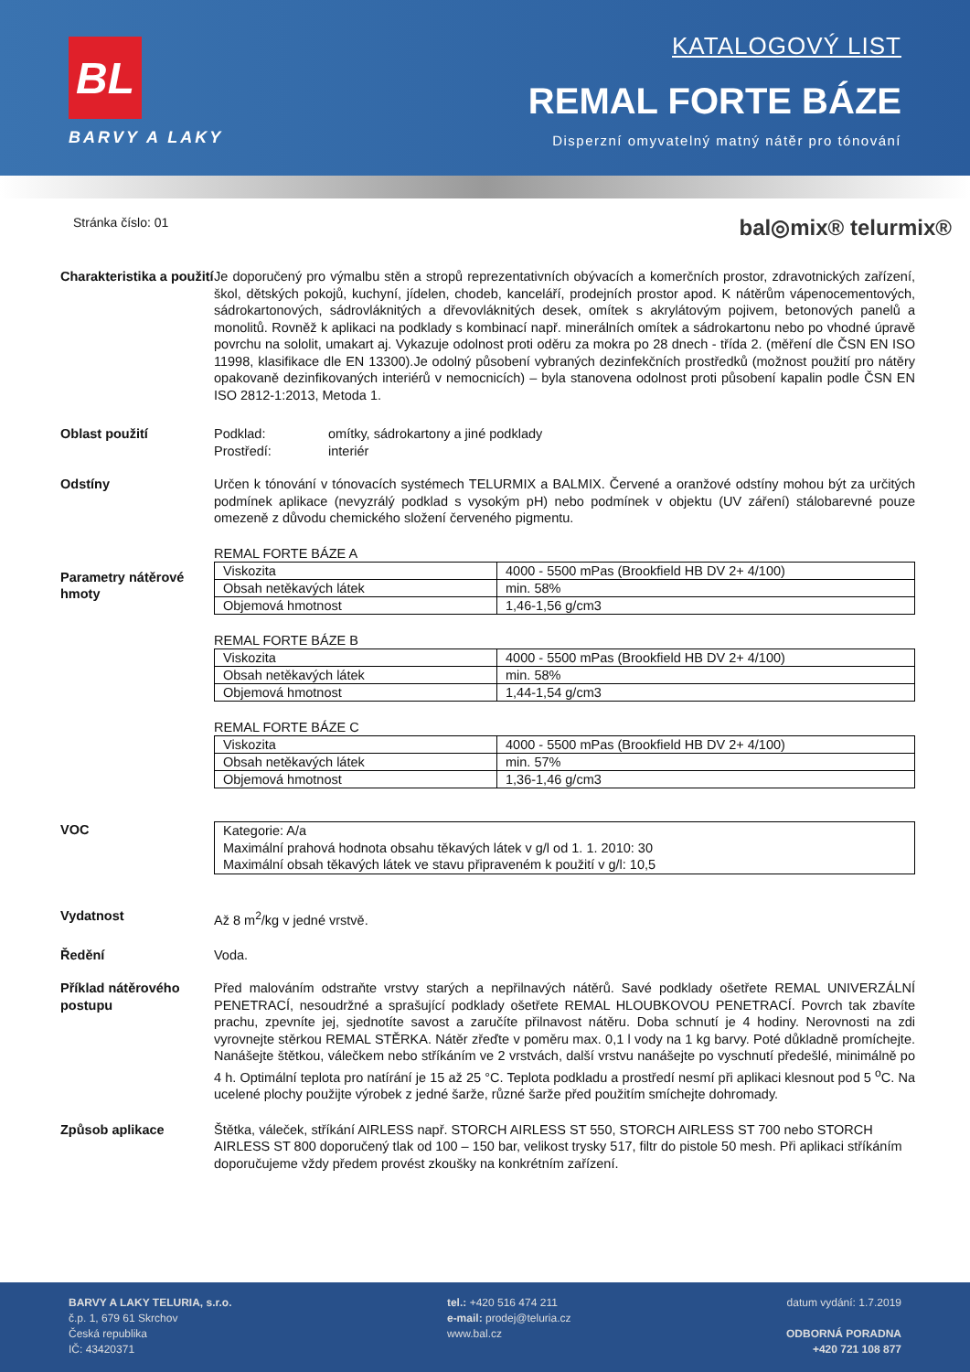BL
BARVY A LAKY
KATALOGOVÝ LIST
REMAL FORTE BÁZE
Disperzní omyvatelný matný nátěr pro tónování
Stránka číslo: 01
bal◎mix® telurmix®
Charakteristika a použití
Je doporučený pro výmalbu stěn a stropů reprezentativních obývacích a komerčních prostor, zdravotnických zařízení, škol, dětských pokojů, kuchyní, jídelen, chodeb, kanceláří, prodejních prostor apod. K nátěrům vápenocementových, sádrokartonových, sádrovláknitých a dřevovláknitých desek, omítek s akrylátovým pojivem, betonových panelů a monolitů. Rovněž k aplikaci na podklady s kombinací např. minerálních omítek a sádrokartonu nebo po vhodné úpravě povrchu na sololit, umakart aj. Vykazuje odolnost proti oděru za mokra po 28 dnech - třída 2. (měření dle ČSN EN ISO 11998, klasifikace dle EN 13300).Je odolný působení vybraných dezinfekčních prostředků (možnost použití pro nátěry opakovaně dezinfikovaných interiérů v nemocnicích) – byla stanovena odolnost proti působení kapalin podle ČSN EN ISO 2812-1:2013, Metoda 1.
Oblast použití Podklad: omítky, sádrokartony a jiné podklady
Prostředí: interiér
Odstíny Určen k tónování v tónovacích systémech TELURMIX a BALMIX. Červené a oranžové odstíny mohou být za určitých podmínek aplikace (nevyzrálý podklad s vysokým pH) nebo podmínek v objektu (UV záření) stálobarevné pouze omezeně z důvodu chemického složení červeného pigmentu.
Parametry nátěrové hmoty
REMAL FORTE BÁZE A
| Viskozita | 4000 - 5500 mPas (Brookfield HB DV 2+ 4/100) |
| Obsah netěkavých látek | min. 58% |
| Objemová hmotnost | 1,46-1,56 g/cm3 |
REMAL FORTE BÁZE B
| Viskozita | 4000 - 5500 mPas (Brookfield HB DV 2+ 4/100) |
| Obsah netěkavých látek | min. 58% |
| Objemová hmotnost | 1,44-1,54 g/cm3 |
REMAL FORTE BÁZE C
| Viskozita | 4000 - 5500 mPas (Brookfield HB DV 2+ 4/100) |
| Obsah netěkavých látek | min. 57% |
| Objemová hmotnost | 1,36-1,46 g/cm3 |
VOC Kategorie: A/a
Maximální prahová hodnota obsahu těkavých látek v g/l od 1. 1. 2010: 30
Maximální obsah těkavých látek ve stavu připraveném k použití v g/l: 10,5
Vydatnost Až 8 m<sup>2</sup>/kg v jedné vrstvě.
Ředění Voda.
Příklad nátěrového postupu
Před malováním odstraňte vrstvy starých a nepřilnavých nátěrů. Savé podklady ošetřete REMAL UNIVERZÁLNÍ PENETRACÍ, nesoudržné a sprašující podklady ošetřete REMAL HLOUBKOVOU PENETRACÍ. Povrch tak zbavíte prachu, zpevníte jej, sjednotíte savost a zaručíte přilnavost nátěru. Doba schnutí je 4 hodiny. Nerovnosti na zdi vyrovnejte stěrkou REMAL STĚRKA. Nátěr zřeďte v poměru max. 0,1 l vody na 1 kg barvy. Poté důkladně promíchejte. Nanášejte štětkou, válečkem nebo stříkáním ve 2 vrstvách, další vrstvu nanášejte po vyschnutí předešlé, minimálně po 4 h. Optimální teplota pro natírání je 15 až 25 °C. Teplota podkladu a prostředí nesmí při aplikaci klesnout pod 5 <sup>o</sup>C. Na ucelené plochy použijte výrobek z jedné šarže, různé šarže před použitím smíchejte dohromady.
Způsob aplikace Štětka, váleček, stříkání AIRLESS např. STORCH AIRLESS ST 550, STORCH AIRLESS ST 700 nebo STORCH AIRLESS ST 800 doporučený tlak od 100 – 150 bar, velikost trysky 517, filtr do pistole 50 mesh. Při aplikaci stříkáním doporučujeme vždy předem provést zkoušky na konkrétním zařízení.
BARVY A LAKY TELURIA, s.r.o.
č.p. 1, 679 61 Skrchov
Česká republika
IČ: 43420371
tel.: +420 516 474 211
e-mail: prodej@teluria.cz
www.bal.cz
datum vydání: 1.7.2019
ODBORNÁ PORADNA
+420 721 108 877